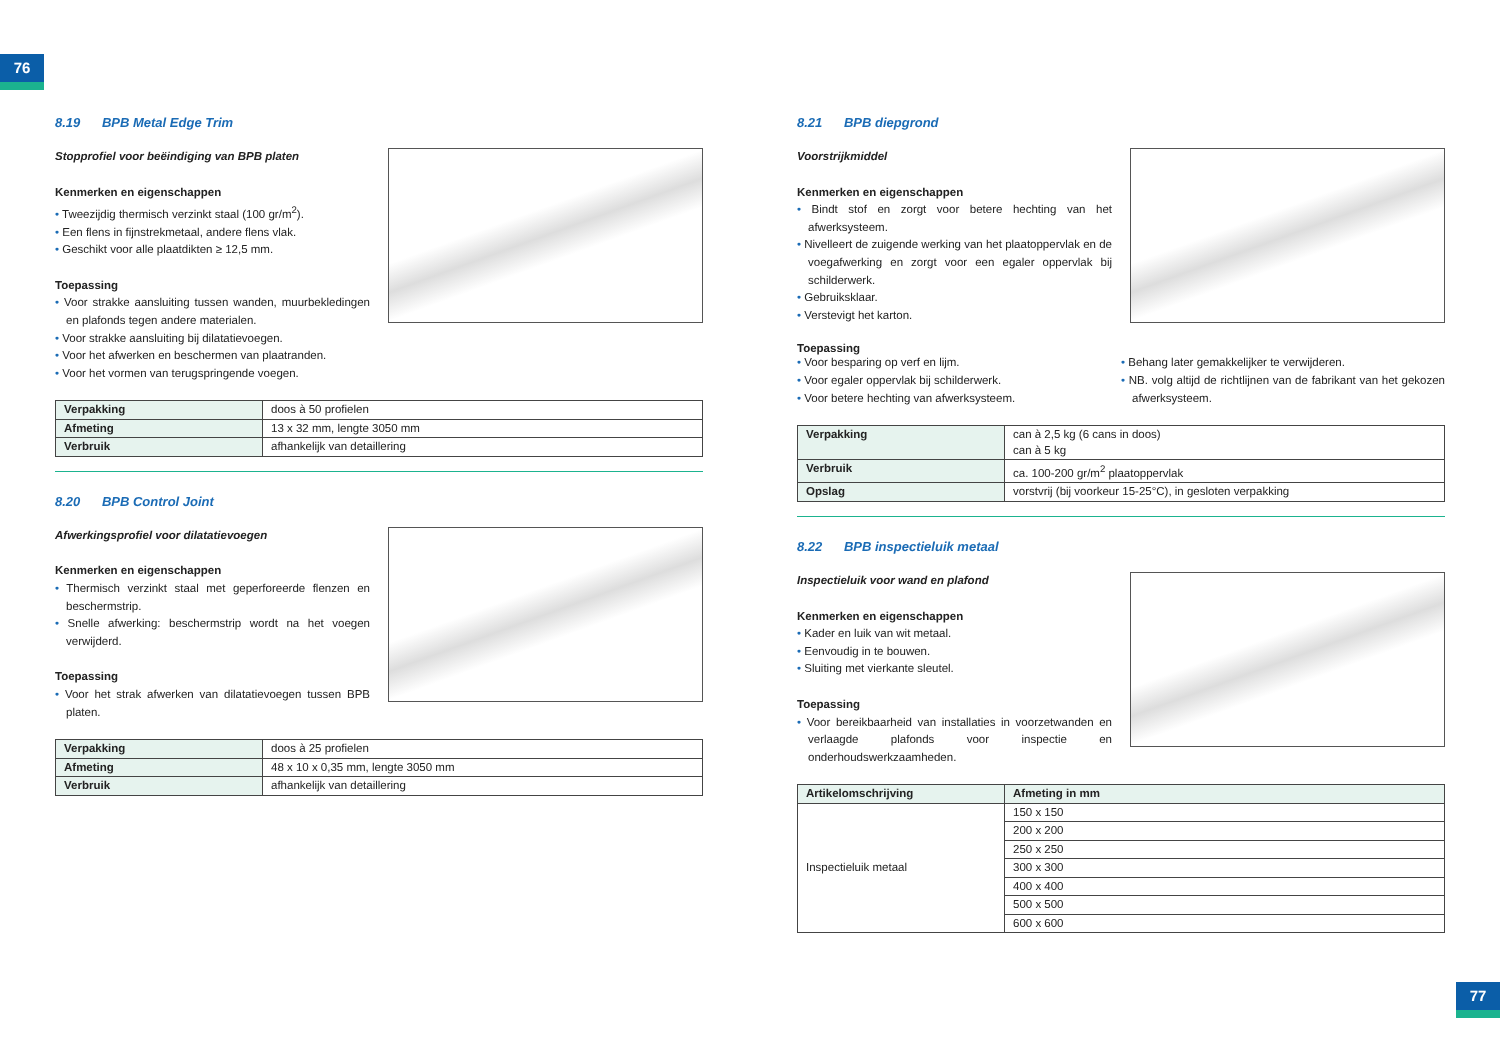76
77
8.19 BPB Metal Edge Trim
Stopprofiel voor beëindiging van BPB platen
Kenmerken en eigenschappen
Tweezijdig thermisch verzinkt staal (100 gr/m<sup>2</sup>).
Een flens in fijnstrekmetaal, andere flens vlak.
Geschikt voor alle plaatdikten ≥ 12,5 mm.
Toepassing
Voor strakke aansluiting tussen wanden, muurbekledingen en plafonds tegen andere materialen.
Voor strakke aansluiting bij dilatatievoegen.
Voor het afwerken en beschermen van plaatranden.
Voor het vormen van terugspringende voegen.
| Verpakking | doos à 50 profielen |
| Afmeting | 13 x 32 mm, lengte 3050 mm |
| Verbruik | afhankelijk van detaillering |
8.20 BPB Control Joint
Afwerkingsprofiel voor dilatatievoegen
Kenmerken en eigenschappen
Thermisch verzinkt staal met geperforeerde flenzen en beschermstrip.
Snelle afwerking: beschermstrip wordt na het voegen verwijderd.
Toepassing
Voor het strak afwerken van dilatatievoegen tussen BPB platen.
| Verpakking | doos à 25 profielen |
| Afmeting | 48 x 10 x 0,35 mm, lengte 3050 mm |
| Verbruik | afhankelijk van detaillering |
8.21 BPB diepgrond
Voorstrijkmiddel
Kenmerken en eigenschappen
Bindt stof en zorgt voor betere hechting van het afwerksysteem.
Nivelleert de zuigende werking van het plaatoppervlak en de voegafwerking en zorgt voor een egaler oppervlak bij schilderwerk.
Gebruiksklaar.
Verstevigt het karton.
Toepassing
Voor besparing op verf en lijm.
Voor egaler oppervlak bij schilderwerk.
Voor betere hechting van afwerksysteem.
Behang later gemakkelijker te verwijderen.
NB. volg altijd de richtlijnen van de fabrikant van het gekozen afwerksysteem.
| Verpakking | can à 2,5 kg (6 cans in doos) can à 5 kg |
| Verbruik | ca. 100-200 gr/m<sup>2</sup> plaatoppervlak |
| Opslag | vorstvrij (bij voorkeur 15-25°C), in gesloten verpakking |
8.22 BPB inspectieluik metaal
Inspectieluik voor wand en plafond
Kenmerken en eigenschappen
Kader en luik van wit metaal.
Eenvoudig in te bouwen.
Sluiting met vierkante sleutel.
Toepassing
Voor bereikbaarheid van installaties in voorzetwanden en verlaagde plafonds voor inspectie en onderhoudswerkzaamheden.
| Artikelomschrijving | Afmeting in mm |
| --- | --- |
| Inspectieluik metaal | 150 x 150 |
| | 200 x 200 |
| | 250 x 250 |
| | 300 x 300 |
| | 400 x 400 |
| | 500 x 500 |
| | 600 x 600 |